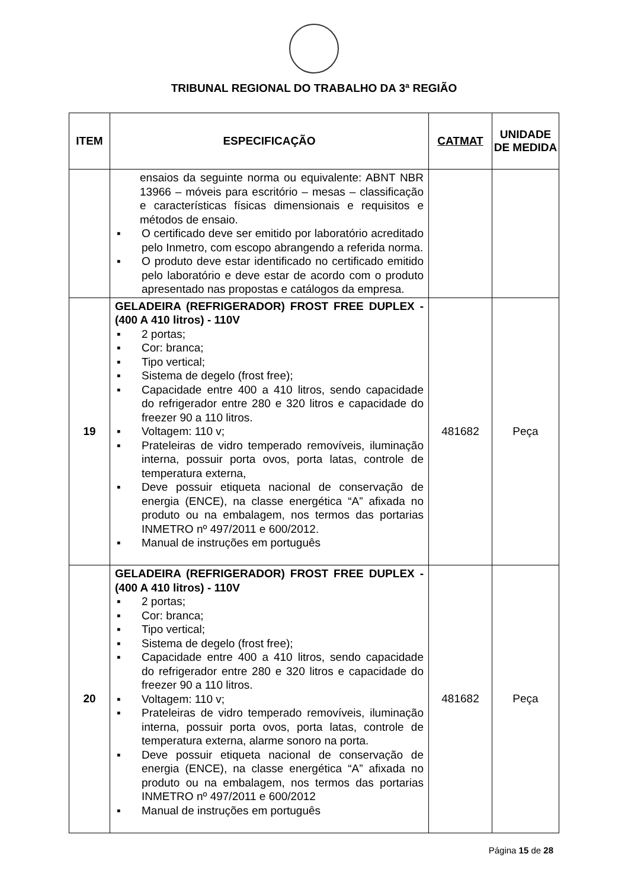TRIBUNAL REGIONAL DO TRABALHO DA 3ª REGIÃO
| ITEM | ESPECIFICAÇÃO | CATMAT | UNIDADE DE MEDIDA |
| --- | --- | --- | --- |
| | ensaios da seguinte norma ou equivalente: ABNT NBR 13966 – móveis para escritório – mesas – classificação e características físicas dimensionais e requisitos e métodos de ensaio. ▪ O certificado deve ser emitido por laboratório acreditado pelo Inmetro, com escopo abrangendo a referida norma. ▪ O produto deve estar identificado no certificado emitido pelo laboratório e deve estar de acordo com o produto apresentado nas propostas e catálogos da empresa. | | |
| 19 | GELADEIRA (REFRIGERADOR) FROST FREE DUPLEX - (400 A 410 litros) - 110V ▪ 2 portas; ▪ Cor: branca; ▪ Tipo vertical; ▪ Sistema de degelo (frost free); ▪ Capacidade entre 400 a 410 litros, sendo capacidade do refrigerador entre 280 e 320 litros e capacidade do freezer 90 a 110 litros. ▪ Voltagem: 110 v; ▪ Prateleiras de vidro temperado removíveis, iluminação interna, possuir porta ovos, porta latas, controle de temperatura externa, ▪ Deve possuir etiqueta nacional de conservação de energia (ENCE), na classe energética “A” afixada no produto ou na embalagem, nos termos das portarias INMETRO nº 497/2011 e 600/2012. ▪ Manual de instruções em português | 481682 | Peça |
| 20 | GELADEIRA (REFRIGERADOR) FROST FREE DUPLEX - (400 A 410 litros) - 110V ▪ 2 portas; ▪ Cor: branca; ▪ Tipo vertical; ▪ Sistema de degelo (frost free); ▪ Capacidade entre 400 a 410 litros, sendo capacidade do refrigerador entre 280 e 320 litros e capacidade do freezer 90 a 110 litros. ▪ Voltagem: 110 v; ▪ Prateleiras de vidro temperado removíveis, iluminação interna, possuir porta ovos, porta latas, controle de temperatura externa, alarme sonoro na porta. ▪ Deve possuir etiqueta nacional de conservação de energia (ENCE), na classe energética “A” afixada no produto ou na embalagem, nos termos das portarias INMETRO nº 497/2011 e 600/2012 ▪ Manual de instruções em português | 481682 | Peça |
Página 15 de 28